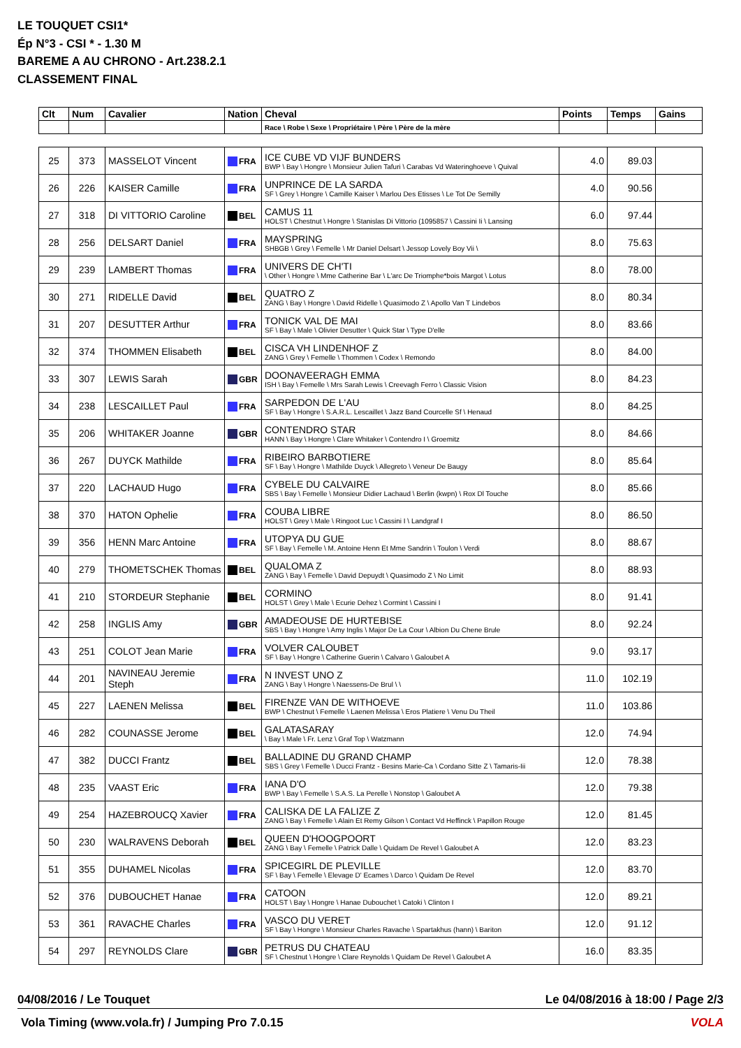LE TOUQUET CSI1*
Ép N°3 - CSI * - 1.30 M
BAREME A AU CHRONO - Art.238.2.1
CLASSEMENT FINAL
| Clt | Num | Cavalier | Nation | Cheval | Points | Temps | Gains |
| --- | --- | --- | --- | --- | --- | --- | --- |
| | | | | Race \ Robe \ Sexe \ Propriétaire \ Père \ Père de la mère | | | |
| 25 | 373 | MASSELOT Vincent | FRA | ICE CUBE VD VIJF BUNDERS BWP \ Bay \ Hongre \ Monsieur Julien Tafuri \ Carabas Vd Wateringhoeve \ Quival | 4.0 | 89.03 | |
| 26 | 226 | KAISER Camille | FRA | UNPRINCE DE LA SARDA SF \ Grey \ Hongre \ Camille Kaiser \ Marlou Des Etisses \ Le Tot De Semilly | 4.0 | 90.56 | |
| 27 | 318 | DI VITTORIO Caroline | BEL | CAMUS 11 HOLST \ Chestnut \ Hongre \ Stanislas Di Vittorio (1095857 \ Cassini Ii \ Lansing | 6.0 | 97.44 | |
| 28 | 256 | DELSART Daniel | FRA | MAYSPRING SHBGB \ Grey \ Femelle \ Mr Daniel Delsart \ Jessop Lovely Boy Vii \ | 8.0 | 75.63 | |
| 29 | 239 | LAMBERT Thomas | FRA | UNIVERS DE CH'TI \ Other \ Hongre \ Mme Catherine Bar \ L'arc De Triomphe*bois Margot \ Lotus | 8.0 | 78.00 | |
| 30 | 271 | RIDELLE David | BEL | QUATRO Z ZANG \ Bay \ Hongre \ David Ridelle \ Quasimodo Z \ Apollo Van T Lindebos | 8.0 | 80.34 | |
| 31 | 207 | DESUTTER Arthur | FRA | TONICK VAL DE MAI SF \ Bay \ Male \ Olivier Desutter \ Quick Star \ Type D'elle | 8.0 | 83.66 | |
| 32 | 374 | THOMMEN Elisabeth | BEL | CISCA VH LINDENHOF Z ZANG \ Grey \ Femelle \ Thommen \ Codex \ Remondo | 8.0 | 84.00 | |
| 33 | 307 | LEWIS Sarah | GBR | DOONAVEERAGH EMMA ISH \ Bay \ Femelle \ Mrs Sarah Lewis \ Creevagh Ferro \ Classic Vision | 8.0 | 84.23 | |
| 34 | 238 | LESCAILLET Paul | FRA | SARPEDON DE L'AU SF \ Bay \ Hongre \ S.A.R.L. Lescaillet \ Jazz Band Courcelle Sf \ Henaud | 8.0 | 84.25 | |
| 35 | 206 | WHITAKER Joanne | GBR | CONTENDRO STAR HANN \ Bay \ Hongre \ Clare Whitaker \ Contendro I \ Groemitz | 8.0 | 84.66 | |
| 36 | 267 | DUYCK Mathilde | FRA | RIBEIRO BARBOTIERE SF \ Bay \ Hongre \ Mathilde Duyck \ Allegreto \ Veneur De Baugy | 8.0 | 85.64 | |
| 37 | 220 | LACHAUD Hugo | FRA | CYBELE DU CALVAIRE SBS \ Bay \ Femelle \ Monsieur Didier Lachaud \ Berlin (kwpn) \ Rox Dl Touche | 8.0 | 85.66 | |
| 38 | 370 | HATON Ophelie | FRA | COUBA LIBRE HOLST \ Grey \ Male \ Ringoot Luc \ Cassini I \ Landgraf I | 8.0 | 86.50 | |
| 39 | 356 | HENN Marc Antoine | FRA | UTOPYA DU GUE SF \ Bay \ Femelle \ M. Antoine Henn Et Mme Sandrin \ Toulon \ Verdi | 8.0 | 88.67 | |
| 40 | 279 | THOMETSCHEK Thomas | BEL | QUALOMA Z ZANG \ Bay \ Femelle \ David Depuydt \ Quasimodo Z \ No Limit | 8.0 | 88.93 | |
| 41 | 210 | STORDEUR Stephanie | BEL | CORMINO HOLST \ Grey \ Male \ Ecurie Dehez \ Cormint \ Cassini I | 8.0 | 91.41 | |
| 42 | 258 | INGLIS Amy | GBR | AMADEOUSE DE HURTEBISE SBS \ Bay \ Hongre \ Amy Inglis \ Major De La Cour \ Albion Du Chene Brule | 8.0 | 92.24 | |
| 43 | 251 | COLOT Jean Marie | FRA | VOLVER CALOUBET SF \ Bay \ Hongre \ Catherine Guerin \ Calvaro \ Galoubet A | 9.0 | 93.17 | |
| 44 | 201 | NAVINEAU Jeremie Steph | FRA | N INVEST UNO Z ZANG \ Bay \ Hongre \ Naessens-De Brul \ \ | 11.0 | 102.19 | |
| 45 | 227 | LAENEN Melissa | BEL | FIRENZE VAN DE WITHOEVE BWP \ Chestnut \ Femelle \ Laenen Melissa \ Eros Platiere \ Venu Du Theil | 11.0 | 103.86 | |
| 46 | 282 | COUNASSE Jerome | BEL | GALATASARAY \ Bay \ Male \ Fr. Lenz \ Graf Top \ Watzmann | 12.0 | 74.94 | |
| 47 | 382 | DUCCI Frantz | BEL | BALLADINE DU GRAND CHAMP SBS \ Grey \ Femelle \ Ducci Frantz - Besins Marie-Ca \ Cordano Sitte Z \ Tamaris-Iii | 12.0 | 78.38 | |
| 48 | 235 | VAAST Eric | FRA | IANA D'O BWP \ Bay \ Femelle \ S.A.S. La Perelle \ Nonstop \ Galoubet A | 12.0 | 79.38 | |
| 49 | 254 | HAZEBROUCQ Xavier | FRA | CALISKA DE LA FALIZE Z ZANG \ Bay \ Femelle \ Alain Et Remy Gilson \ Contact Vd Heffinck \ Papillon Rouge | 12.0 | 81.45 | |
| 50 | 230 | WALRAVENS Deborah | BEL | QUEEN D'HOOGPOORT ZANG \ Bay \ Femelle \ Patrick Dalle \ Quidam De Revel \ Galoubet A | 12.0 | 83.23 | |
| 51 | 355 | DUHAMEL Nicolas | FRA | SPICEGIRL DE PLEVILLE SF \ Bay \ Femelle \ Elevage D' Ecames \ Darco \ Quidam De Revel | 12.0 | 83.70 | |
| 52 | 376 | DUBOUCHET Hanae | FRA | CATOON HOLST \ Bay \ Hongre \ Hanae Dubouchet \ Catoki \ Clinton I | 12.0 | 89.21 | |
| 53 | 361 | RAVACHE Charles | FRA | VASCO DU VERET SF \ Bay \ Hongre \ Monsieur Charles Ravache \ Spartakhus (hann) \ Bariton | 12.0 | 91.12 | |
| 54 | 297 | REYNOLDS Clare | GBR | PETRUS DU CHATEAU SF \ Chestnut \ Hongre \ Clare Reynolds \ Quidam De Revel \ Galoubet A | 16.0 | 83.35 | |
04/08/2016 / Le Touquet Le 04/08/2016 à 18:00 / Page 2/3
Vola Timing (www.vola.fr) / Jumping Pro 7.0.15 VOLA